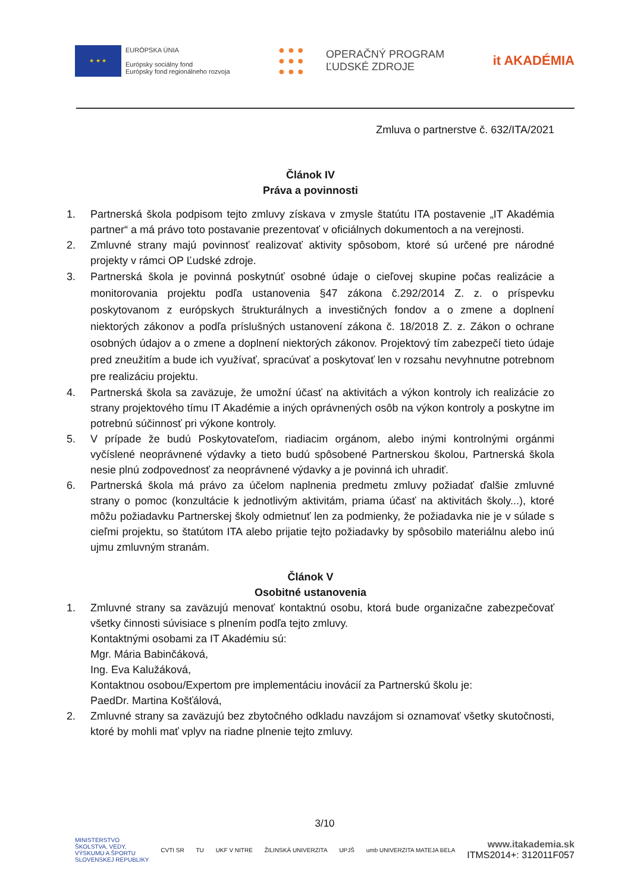★ ★ ★
EURÓPSKA ÚNIA
Európsky sociálny fond
Európsky fond regionálneho rozvoja
● ● ●
● ● ●
● ● ●
OPERAČNÝ PROGRAM
ĽUDSKÉ ZDROJE
it AKADÉMIA
Zmluva o partnerstve č. 632/ITA/2021
Článok IV
Práva a povinnosti
1. Partnerská škola podpisom tejto zmluvy získava v zmysle štatútu ITA postavenie „IT Akadémia partner“ a má právo toto postavanie prezentovať v oficiálnych dokumentoch a na verejnosti.
2. Zmluvné strany majú povinnosť realizovať aktivity spôsobom, ktoré sú určené pre národné projekty v rámci OP Ľudské zdroje.
3. Partnerská škola je povinná poskytnúť osobné údaje o cieľovej skupine počas realizácie a monitorovania projektu podľa ustanovenia §47 zákona č.292/2014 Z. z. o príspevku poskytovanom z európskych štrukturálnych a investičných fondov a o zmene a doplnení niektorých zákonov a podľa príslušných ustanovení zákona č. 18/2018 Z. z. Zákon o ochrane osobných údajov a o zmene a doplnení niektorých zákonov. Projektový tím zabezpečí tieto údaje pred zneužitím a bude ich využívať, spracúvať a poskytovať len v rozsahu nevyhnutne potrebnom pre realizáciu projektu.
4. Partnerská škola sa zaväzuje, že umožní účasť na aktivitách a výkon kontroly ich realizácie zo strany projektového tímu IT Akadémie a iných oprávnených osôb na výkon kontroly a poskytne im potrebnú súčinnosť pri výkone kontroly.
5. V prípade že budú Poskytovateľom, riadiacim orgánom, alebo inými kontrolnými orgánmi vyčíslené neoprávnené výdavky a tieto budú spôsobené Partnerskou školou, Partnerská škola nesie plnú zodpovednosť za neoprávnené výdavky a je povinná ich uhradiť.
6. Partnerská škola má právo za účelom naplnenia predmetu zmluvy požiadať ďalšie zmluvné strany o pomoc (konzultácie k jednotlivým aktivitám, priama účasť na aktivitách školy...), ktoré môžu požiadavku Partnerskej školy odmietnuť len za podmienky, že požiadavka nie je v súlade s cieľmi projektu, so štatútom ITA alebo prijatie tejto požiadavky by spôsobilo materiálnu alebo inú ujmu zmluvným stranám.
Článok V
Osobitné ustanovenia
1. Zmluvné strany sa zaväzujú menovať kontaktnú osobu, ktorá bude organizačne zabezpečovať všetky činnosti súvisiace s plnením podľa tejto zmluvy.
Kontaktnými osobami za IT Akadémiu sú:
Mgr. Mária Babinčáková,
Ing. Eva Kalužáková,
Kontaktnou osobou/Expertom pre implementáciu inovácií za Partnerskú školu je:
PaedDr. Martina Košťálová,
2. Zmluvné strany sa zaväzujú bez zbytočného odkladu navzájom si oznamovať všetky skutočnosti, ktoré by mohli mať vplyv na riadne plnenie tejto zmluvy.
3/10
MINISTERSTVO
ŠKOLSTVA, VEDY,
VÝSKUMU A ŠPORTU
SLOVENSKEJ REPUBLIKY
CVTI SR TU UKF V NITRE ŽILINSKÁ UNIVERZITA UPJŠ umb UNIVERZITA MATEJA BELA
www.itakademia.sk
ITMS2014+: 312011F057